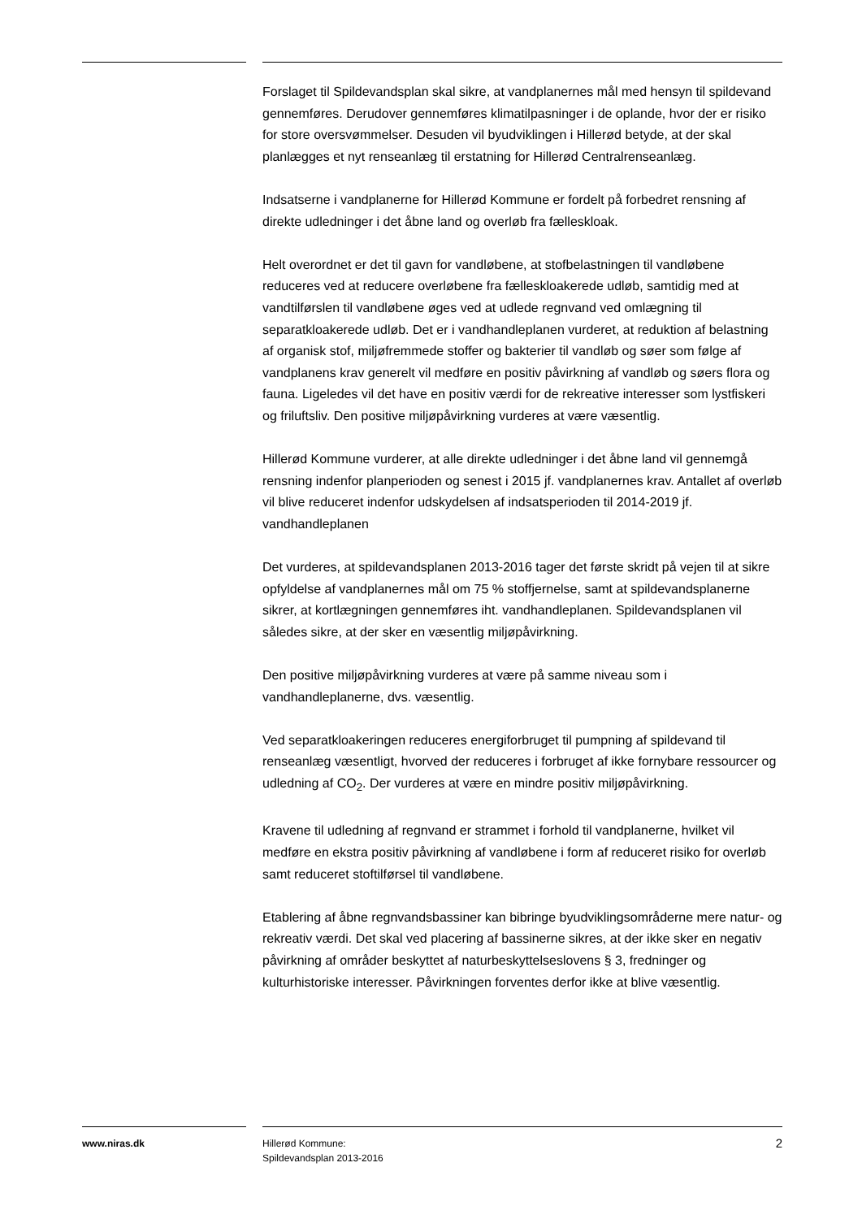Forslaget til Spildevandsplan skal sikre, at vandplanernes mål med hensyn til spildevand gennemføres. Derudover gennemføres klimatilpasninger i de oplande, hvor der er risiko for store oversvømmelser. Desuden vil byudviklingen i Hillerød betyde, at der skal planlægges et nyt renseanlæg til erstatning for Hillerød Centralrenseanlæg.
Indsatserne i vandplanerne for Hillerød Kommune er fordelt på forbedret rensning af direkte udledninger i det åbne land og overløb fra fælleskloak.
Helt overordnet er det til gavn for vandløbene, at stofbelastningen til vandløbene reduceres ved at reducere overløbene fra fælleskloakerede udløb, samtidig med at vandtilførslen til vandløbene øges ved at udlede regnvand ved omlægning til separatkloakerede udløb. Det er i vandhandleplanen vurderet, at reduktion af belastning af organisk stof, miljøfremmede stoffer og bakterier til vandløb og søer som følge af vandplanens krav generelt vil medføre en positiv påvirkning af vandløb og søers flora og fauna. Ligeledes vil det have en positiv værdi for de rekreative interesser som lystfiskeri og friluftsliv. Den positive miljøpåvirkning vurderes at være væsentlig.
Hillerød Kommune vurderer, at alle direkte udledninger i det åbne land vil gennemgå rensning indenfor planperioden og senest i 2015 jf. vandplanernes krav. Antallet af overløb vil blive reduceret indenfor udskydelsen af indsatsperioden til 2014-2019 jf. vandhandleplanen
Det vurderes, at spildevandsplanen 2013-2016 tager det første skridt på vejen til at sikre opfyldelse af vandplanernes mål om 75 % stoffjernelse, samt at spildevandsplanerne sikrer, at kortlægningen gennemføres iht. vandhandleplanen. Spildevandsplanen vil således sikre, at der sker en væsentlig miljøpåvirkning.
Den positive miljøpåvirkning vurderes at være på samme niveau som i vandhandleplanerne, dvs. væsentlig.
Ved separatkloakeringen reduceres energiforbruget til pumpning af spildevand til renseanlæg væsentligt, hvorved der reduceres i forbruget af ikke fornybare ressourcer og udledning af CO<sub>2</sub>. Der vurderes at være en mindre positiv miljøpåvirkning.
Kravene til udledning af regnvand er strammet i forhold til vandplanerne, hvilket vil medføre en ekstra positiv påvirkning af vandløbene i form af reduceret risiko for overløb samt reduceret stoftilførsel til vandløbene.
Etablering af åbne regnvandsbassiner kan bibringe byudviklingsområderne mere natur- og rekreativ værdi. Det skal ved placering af bassinerne sikres, at der ikke sker en negativ påvirkning af områder beskyttet af naturbeskyttelseslovens § 3, fredninger og kulturhistoriske interesser. Påvirkningen forventes derfor ikke at blive væsentlig.
www.niras.dk Hillerød Kommune:
Spildevandsplan 2013-2016
2